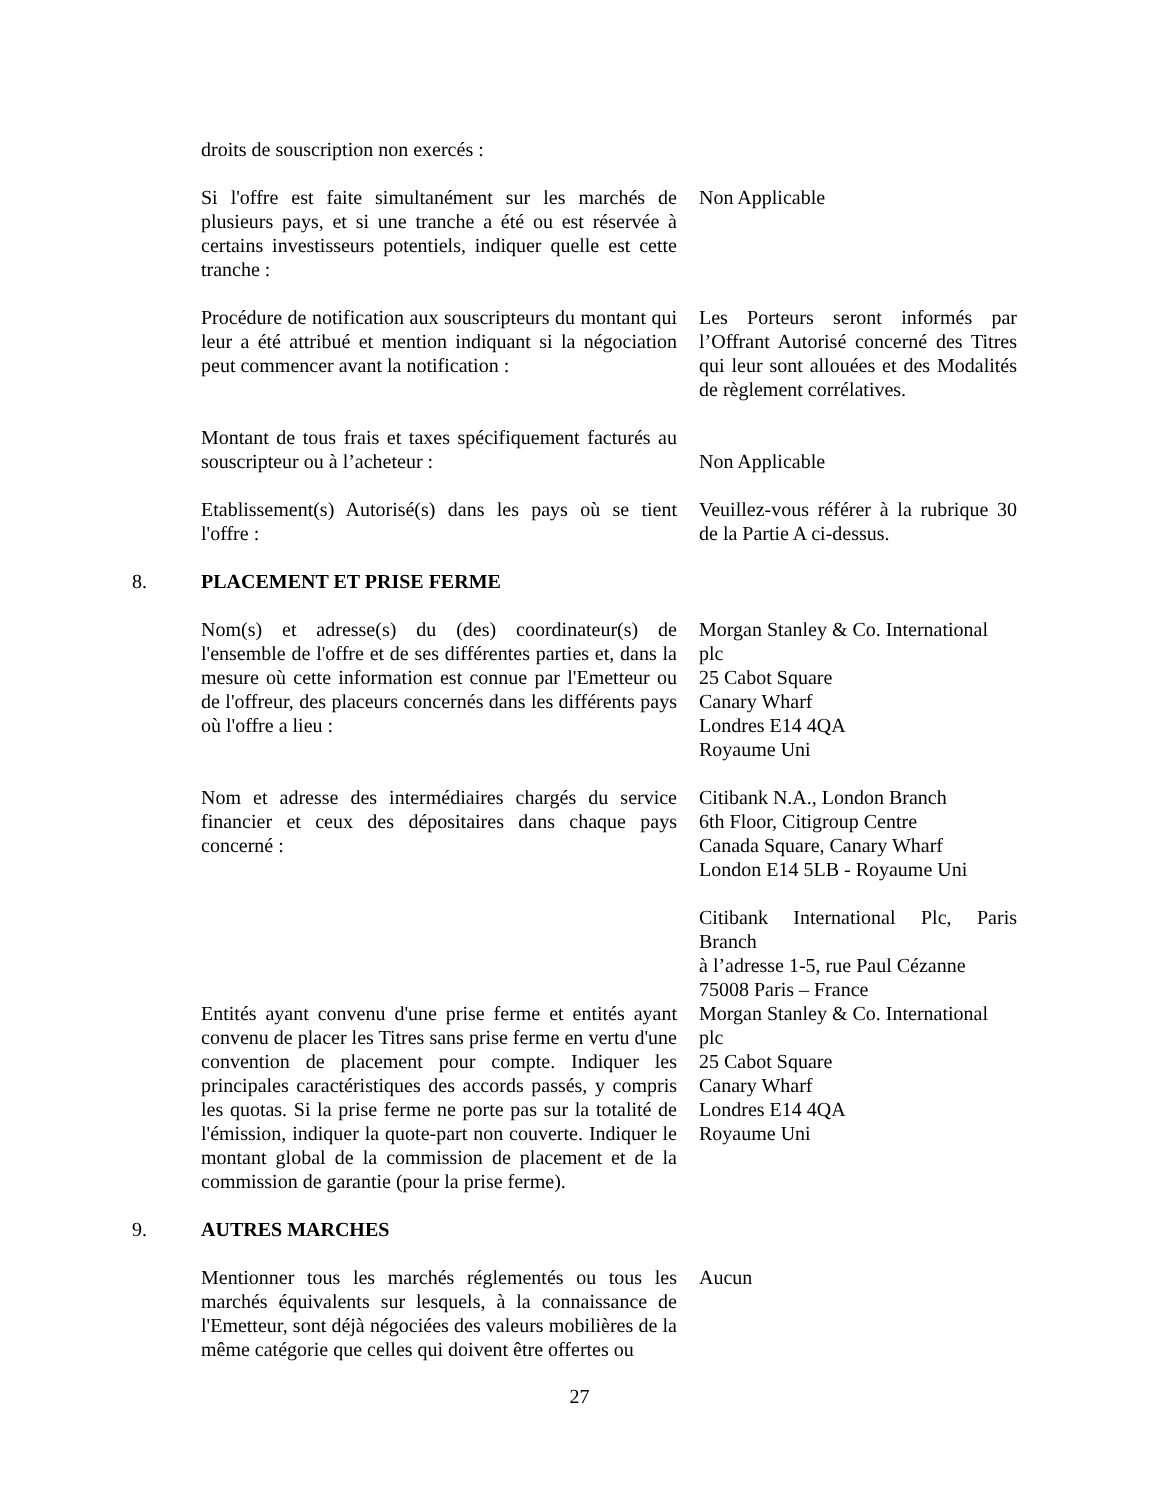droits de souscription non exercés :
Si l'offre est faite simultanément sur les marchés de plusieurs pays, et si une tranche a été ou est réservée à certains investisseurs potentiels, indiquer quelle est cette tranche :
Non Applicable
Procédure de notification aux souscripteurs du montant qui leur a été attribué et mention indiquant si la négociation peut commencer avant la notification :
Les Porteurs seront informés par l’Offrant Autorisé concerné des Titres qui leur sont allouées et des Modalités de règlement corrélatives.
Montant de tous frais et taxes spécifiquement facturés au souscripteur ou à l’acheteur :
Non Applicable
Etablissement(s) Autorisé(s) dans les pays où se tient l'offre :
Veuillez-vous référer à la rubrique 30 de la Partie A ci-dessus.
8. PLACEMENT ET PRISE FERME
Nom(s) et adresse(s) du (des) coordinateur(s) de l'ensemble de l'offre et de ses différentes parties et, dans la mesure où cette information est connue par l'Emetteur ou de l'offreur, des placeurs concernés dans les différents pays où l'offre a lieu :
Morgan Stanley & Co. International plc
25 Cabot Square
Canary Wharf
Londres E14 4QA
Royaume Uni
Nom et adresse des intermédiaires chargés du service financier et ceux des dépositaires dans chaque pays concerné :
Citibank N.A., London Branch
6th Floor, Citigroup Centre
Canada Square, Canary Wharf
London E14 5LB - Royaume Uni
Citibank International Plc, Paris Branch
à l’adresse 1-5, rue Paul Cézanne
75008 Paris – France
Entités ayant convenu d'une prise ferme et entités ayant convenu de placer les Titres sans prise ferme en vertu d'une convention de placement pour compte. Indiquer les principales caractéristiques des accords passés, y compris les quotas. Si la prise ferme ne porte pas sur la totalité de l'émission, indiquer la quote-part non couverte. Indiquer le montant global de la commission de placement et de la commission de garantie (pour la prise ferme).
Morgan Stanley & Co. International plc
25 Cabot Square
Canary Wharf
Londres E14 4QA
Royaume Uni
9. AUTRES MARCHES
Mentionner tous les marchés réglementés ou tous les marchés équivalents sur lesquels, à la connaissance de l'Emetteur, sont déjà négociées des valeurs mobilières de la même catégorie que celles qui doivent être offertes ou
Aucun
27